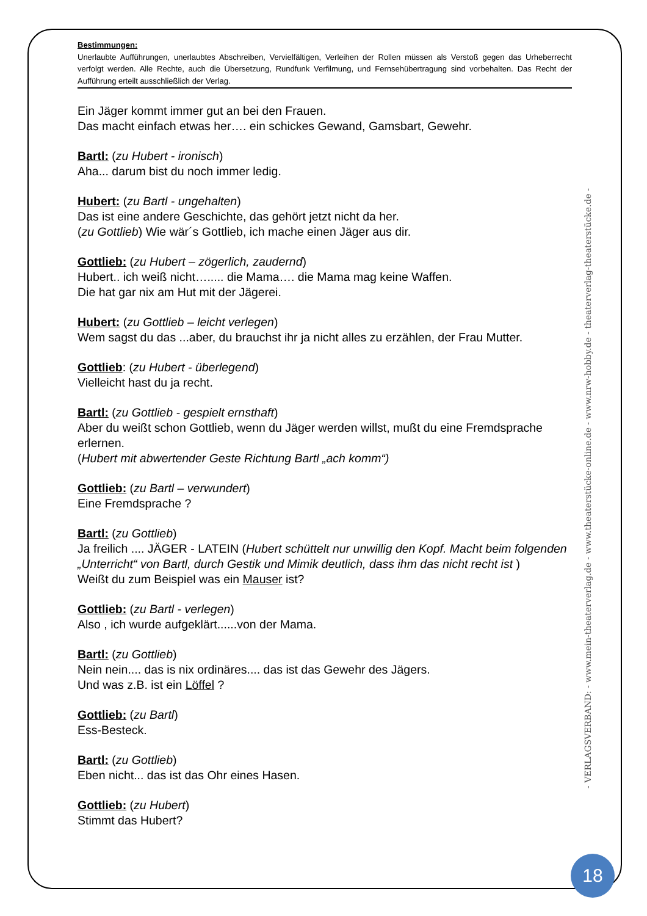Bestimmungen:
Unerlaubte Aufführungen, unerlaubtes Abschreiben, Vervielfältigen, Verleihen der Rollen müssen als Verstoß gegen das Urheberrecht verfolgt werden. Alle Rechte, auch die Übersetzung, Rundfunk Verfilmung, und Fernsehübertragung sind vorbehalten. Das Recht der Aufführung erteilt ausschließlich der Verlag.
Ein Jäger kommt immer gut an bei den Frauen.
Das macht einfach etwas her…. ein schickes Gewand, Gamsbart, Gewehr.
Bartl: (zu Hubert - ironisch)
Aha... darum bist du noch immer ledig.
Hubert: (zu Bartl - ungehalten)
Das ist eine andere Geschichte, das gehört jetzt nicht da her.
(zu Gottlieb) Wie wär´s Gottlieb, ich mache einen Jäger aus dir.
Gottlieb: (zu Hubert – zögerlich, zaudernd)
Hubert.. ich weiß nicht…..... die Mama…. die Mama mag keine Waffen.
Die hat gar nix am Hut mit der Jägerei.
Hubert: (zu Gottlieb – leicht verlegen)
Wem sagst du das ...aber, du brauchst ihr ja nicht alles zu erzählen, der Frau Mutter.
Gottlieb: (zu Hubert - überlegend)
Vielleicht hast du ja recht.
Bartl: (zu Gottlieb - gespielt ernsthaft)
Aber du weißt schon Gottlieb, wenn du Jäger werden willst, mußt du eine Fremdsprache erlernen.
(Hubert mit abwertender Geste Richtung Bartl „ach komm“)
Gottlieb: (zu Bartl – verwundert)
Eine Fremdsprache ?
Bartl: (zu Gottlieb)
Ja freilich .... JÄGER - LATEIN (Hubert schüttelt nur unwillig den Kopf. Macht beim folgenden „Unterricht“ von Bartl, durch Gestik und Mimik deutlich, dass ihm das nicht recht ist )
Weißt du zum Beispiel was ein Mauser ist?
Gottlieb: (zu Bartl - verlegen)
Also , ich wurde aufgeklärt......von der Mama.
Bartl: (zu Gottlieb)
Nein nein.... das is nix ordinäres.... das ist das Gewehr des Jägers.
Und was z.B. ist ein Löffel ?
Gottlieb: (zu Bartl)
Ess-Besteck.
Bartl: (zu Gottlieb)
Eben nicht... das ist das Ohr eines Hasen.
Gottlieb: (zu Hubert)
Stimmt das Hubert?
- VERLAGSVERBAND: - www.mein-theaterverlag.de - www.theaterstücke-online.de - www.nrw-hobby.de - theaterverlag-theaterstücke.de -
18